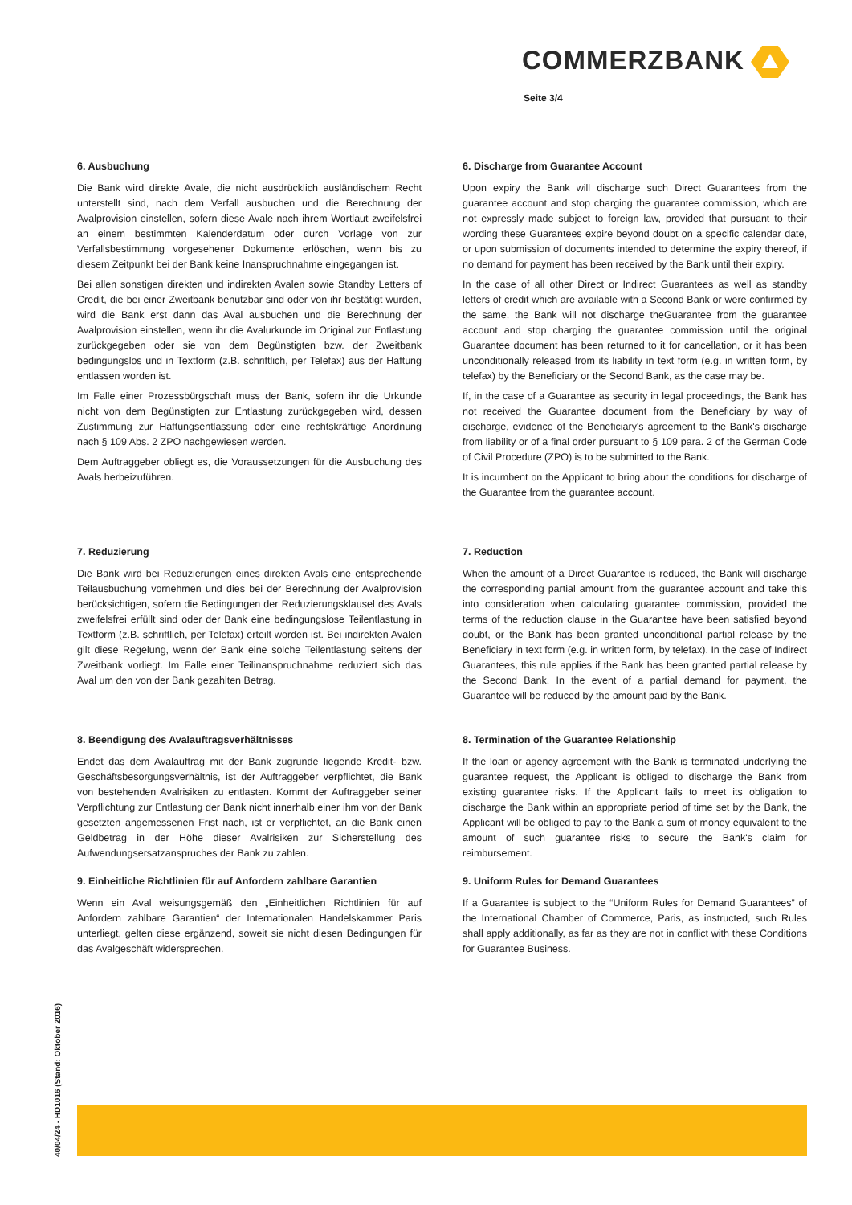COMMERZBANK
Seite 3/4
6. Ausbuchung
Die Bank wird direkte Avale, die nicht ausdrücklich ausländischem Recht unterstellt sind, nach dem Verfall ausbuchen und die Berechnung der Avalprovision einstellen, sofern diese Avale nach ihrem Wortlaut zweifelsfrei an einem bestimmten Kalenderdatum oder durch Vorlage von zur Verfallsbestimmung vorgesehener Dokumente erlöschen, wenn bis zu diesem Zeitpunkt bei der Bank keine Inanspruchnahme eingegangen ist.
Bei allen sonstigen direkten und indirekten Avalen sowie Standby Letters of Credit, die bei einer Zweitbank benutzbar sind oder von ihr bestätigt wurden, wird die Bank erst dann das Aval ausbuchen und die Berechnung der Avalprovision einstellen, wenn ihr die Avalurkunde im Original zur Entlastung zurückgegeben oder sie von dem Begünstigten bzw. der Zweitbank bedingungslos und in Textform (z.B. schriftlich, per Telefax) aus der Haftung entlassen worden ist.
Im Falle einer Prozessbürgschaft muss der Bank, sofern ihr die Urkunde nicht von dem Begünstigten zur Entlastung zurückgegeben wird, dessen Zustimmung zur Haftungsentlassung oder eine rechtskräftige Anordnung nach § 109 Abs. 2 ZPO nachgewiesen werden.
Dem Auftraggeber obliegt es, die Voraussetzungen für die Ausbuchung des Avals herbeizuführen.
6. Discharge from Guarantee Account
Upon expiry the Bank will discharge such Direct Guarantees from the guarantee account and stop charging the guarantee commission, which are not expressly made subject to foreign law, provided that pursuant to their wording these Guarantees expire beyond doubt on a specific calendar date, or upon submission of documents intended to determine the expiry thereof, if no demand for payment has been received by the Bank until their expiry.
In the case of all other Direct or Indirect Guarantees as well as standby letters of credit which are available with a Second Bank or were confirmed by the same, the Bank will not discharge theGuarantee from the guarantee account and stop charging the guarantee commission until the original Guarantee document has been returned to it for cancellation, or it has been unconditionally released from its liability in text form (e.g. in written form, by telefax) by the Beneficiary or the Second Bank, as the case may be.
If, in the case of a Guarantee as security in legal proceedings, the Bank has not received the Guarantee document from the Beneficiary by way of discharge, evidence of the Beneficiary's agreement to the Bank's discharge from liability or of a final order pursuant to § 109 para. 2 of the German Code of Civil Procedure (ZPO) is to be submitted to the Bank.
It is incumbent on the Applicant to bring about the conditions for discharge of the Guarantee from the guarantee account.
7. Reduzierung
Die Bank wird bei Reduzierungen eines direkten Avals eine entsprechende Teilausbuchung vornehmen und dies bei der Berechnung der Avalprovision berücksichtigen, sofern die Bedingungen der Reduzierungsklausel des Avals zweifelsfrei erfüllt sind oder der Bank eine bedingungslose Teilentlastung in Textform (z.B. schriftlich, per Telefax) erteilt worden ist. Bei indirekten Avalen gilt diese Regelung, wenn der Bank eine solche Teilentlastung seitens der Zweitbank vorliegt. Im Falle einer Teilinanspruchnahme reduziert sich das Aval um den von der Bank gezahlten Betrag.
7. Reduction
When the amount of a Direct Guarantee is reduced, the Bank will discharge the corresponding partial amount from the guarantee account and take this into consideration when calculating guarantee commission, provided the terms of the reduction clause in the Guarantee have been satisfied beyond doubt, or the Bank has been granted unconditional partial release by the Beneficiary in text form (e.g. in written form, by telefax). In the case of Indirect Guarantees, this rule applies if the Bank has been granted partial release by the Second Bank. In the event of a partial demand for payment, the Guarantee will be reduced by the amount paid by the Bank.
8. Beendigung des Avalauftragsverhältnisses
Endet das dem Avalauftrag mit der Bank zugrunde liegende Kredit- bzw. Geschäftsbesorgungsverhältnis, ist der Auftraggeber verpflichtet, die Bank von bestehenden Avalrisiken zu entlasten. Kommt der Auftraggeber seiner Verpflichtung zur Entlastung der Bank nicht innerhalb einer ihm von der Bank gesetzten angemessenen Frist nach, ist er verpflichtet, an die Bank einen Geldbetrag in der Höhe dieser Avalrisiken zur Sicherstellung des Aufwendungsersatzanspruches der Bank zu zahlen.
8. Termination of the Guarantee Relationship
If the loan or agency agreement with the Bank is terminated underlying the guarantee request, the Applicant is obliged to discharge the Bank from existing guarantee risks. If the Applicant fails to meet its obligation to discharge the Bank within an appropriate period of time set by the Bank, the Applicant will be obliged to pay to the Bank a sum of money equivalent to the amount of such guarantee risks to secure the Bank's claim for reimbursement.
9. Einheitliche Richtlinien für auf Anfordern zahlbare Garantien
Wenn ein Aval weisungsgemäß den „Einheitlichen Richtlinien für auf Anfordern zahlbare Garantien“ der Internationalen Handelskammer Paris unterliegt, gelten diese ergänzend, soweit sie nicht diesen Bedingungen für das Avalgeschäft widersprechen.
9. Uniform Rules for Demand Guarantees
If a Guarantee is subject to the “Uniform Rules for Demand Guarantees” of the International Chamber of Commerce, Paris, as instructed, such Rules shall apply additionally, as far as they are not in conflict with these Conditions for Guarantee Business.
40/04/24 - HD1016 (Stand: Oktober 2016)